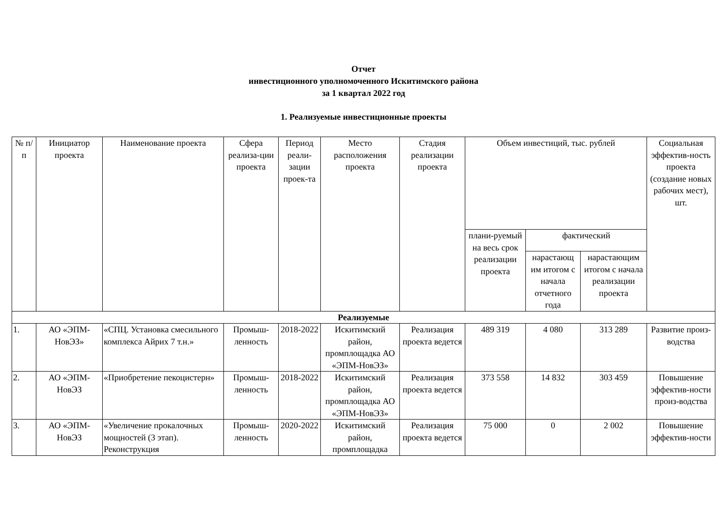Отчет
инвестиционного уполномоченного Искитимского района
за 1 квартал 2022 год
1. Реализуемые инвестиционные проекты
| № п/п | Инициатор проекта | Наименование проекта | Сфера реализа-ции проекта | Период реали-зации проек-та | Место расположения проекта | Стадия реализации проекта | Объем инвестиций, тыс. рублей | | | Социальная эффектив-ность проекта (создание новых рабочих мест), шт. |
| --- | --- | --- | --- | --- | --- | --- | --- | --- | --- | --- |
| | | | | | | | плани-руемый на весь срок реализации проекта | фактический | | |
| | | | | | | | | нарастающ им итогом с начала отчетного года | нарастающим итогом с начала реализации проекта | |
| Реализуемые | | | | | | | | | | |
| 1. | АО «ЭПМ-НовЭЗ» | «СПЦ. Установка смесильного комплекса Айрих 7 т.н.» | Промыш-ленность | 2018-2022 | Искитимский район, промплощадка АО «ЭПМ-НовЭЗ» | Реализация проекта ведется | 489 319 | 4 080 | 313 289 | Развитие произ-водства |
| 2. | АО «ЭПМ-НовЭЗ | «Приобретение пекоцистерн» | Промыш-ленность | 2018-2022 | Искитимский район, промплощадка АО «ЭПМ-НовЭЗ» | Реализация проекта ведется | 373 558 | 14 832 | 303 459 | Повышение эффектив-ности произ-водства |
| 3. | АО «ЭПМ-НовЭЗ | «Увеличение прокалочных мощностей (3 этап). Реконструкция | Промыш-ленность | 2020-2022 | Искитимский район, промплощадка | Реализация проекта ведется | 75 000 | 0 | 2 002 | Повышение эффектив-ности |